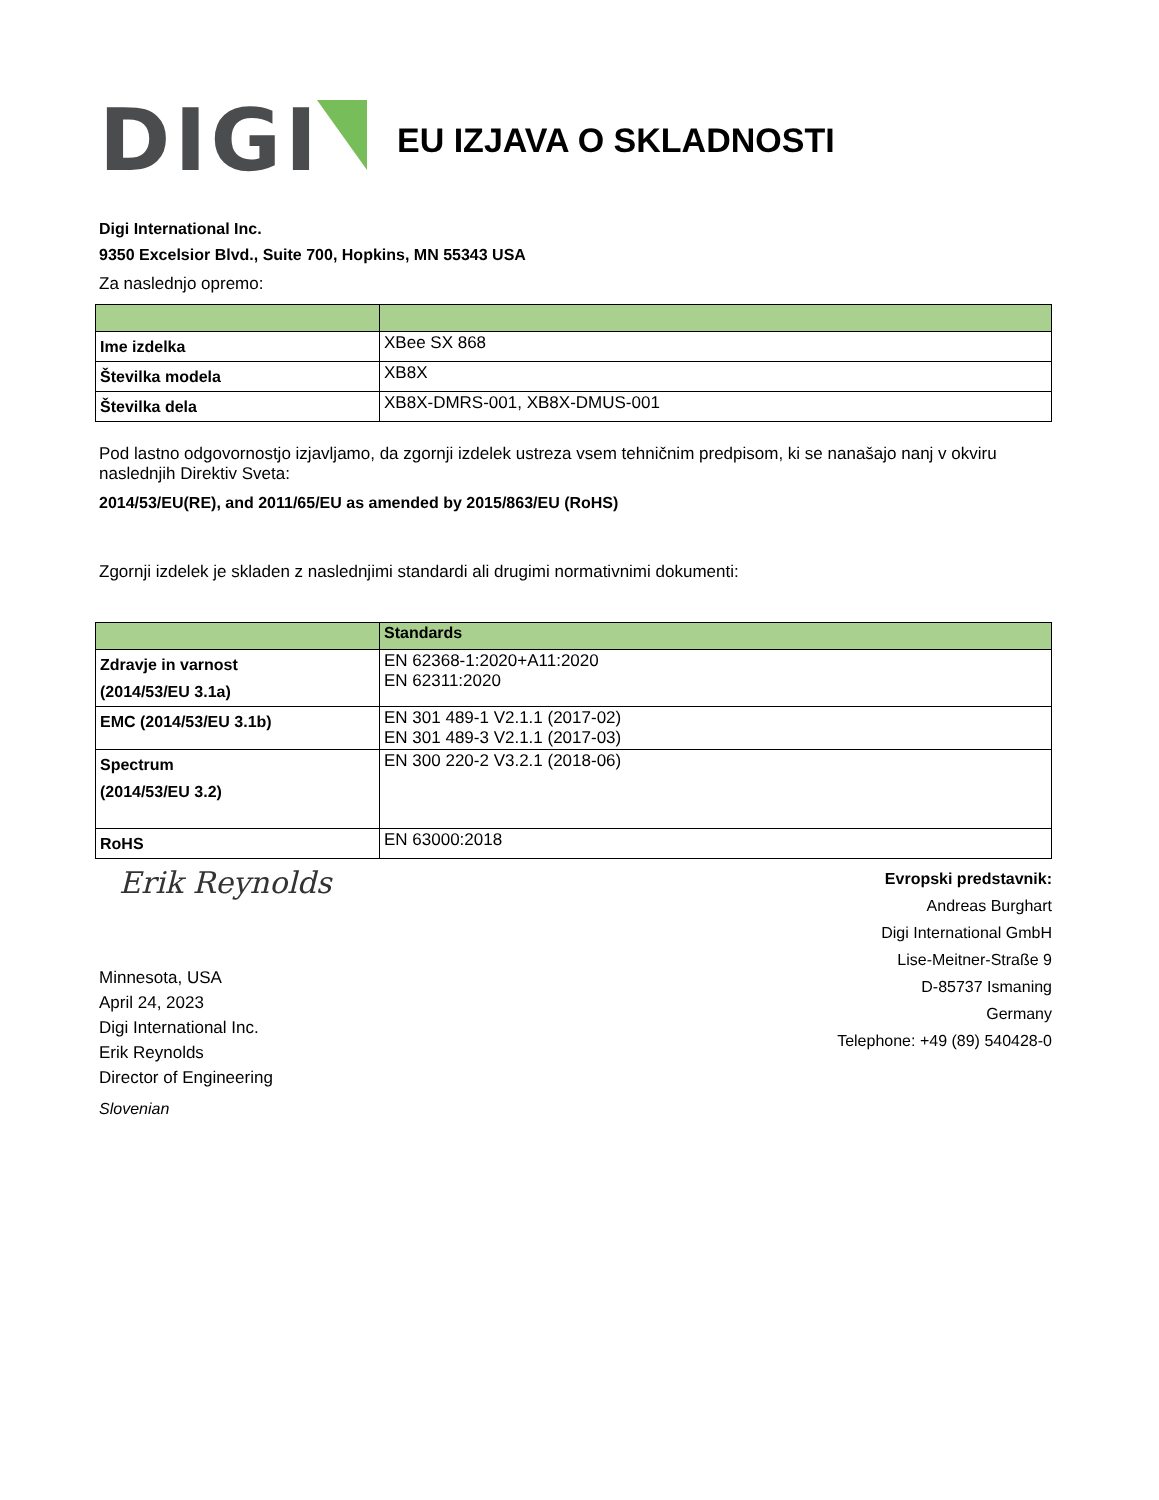DIGI
EU IZJAVA O SKLADNOSTI
Digi International Inc.
9350 Excelsior Blvd., Suite 700, Hopkins, MN 55343 USA
Za naslednjo opremo:
| Ime izdelka | XBee SX 868 |
| Številka modela | XB8X |
| Številka dela | XB8X-DMRS-001, XB8X-DMUS-001 |
Pod lastno odgovornostjo izjavljamo, da zgornji izdelek ustreza vsem tehničnim predpisom, ki se nanašajo nanj v okviru naslednjih Direktiv Sveta:
2014/53/EU(RE), and 2011/65/EU as amended by 2015/863/EU (RoHS)
Zgornji izdelek je skladen z naslednjimi standardi ali drugimi normativnimi dokumenti:
| | Standards |
| Zdravje in varnost (2014/53/EU 3.1a) | EN 62368-1:2020+A11:2020 EN 62311:2020 |
| EMC (2014/53/EU 3.1b) | EN 301 489-1 V2.1.1 (2017-02) EN 301 489-3 V2.1.1 (2017-03) |
| Spectrum (2014/53/EU 3.2) | EN 300 220-2 V3.2.1 (2018-06) |
| RoHS | EN 63000:2018 |
Erik Reynolds
Minnesota, USA
April 24, 2023
Digi International Inc.
Erik Reynolds
Director of Engineering
Slovenian
Evropski predstavnik:
Andreas Burghart
Digi International GmbH
Lise-Meitner-Straße 9
D-85737 Ismaning
Germany
Telephone: +49 (89) 540428-0